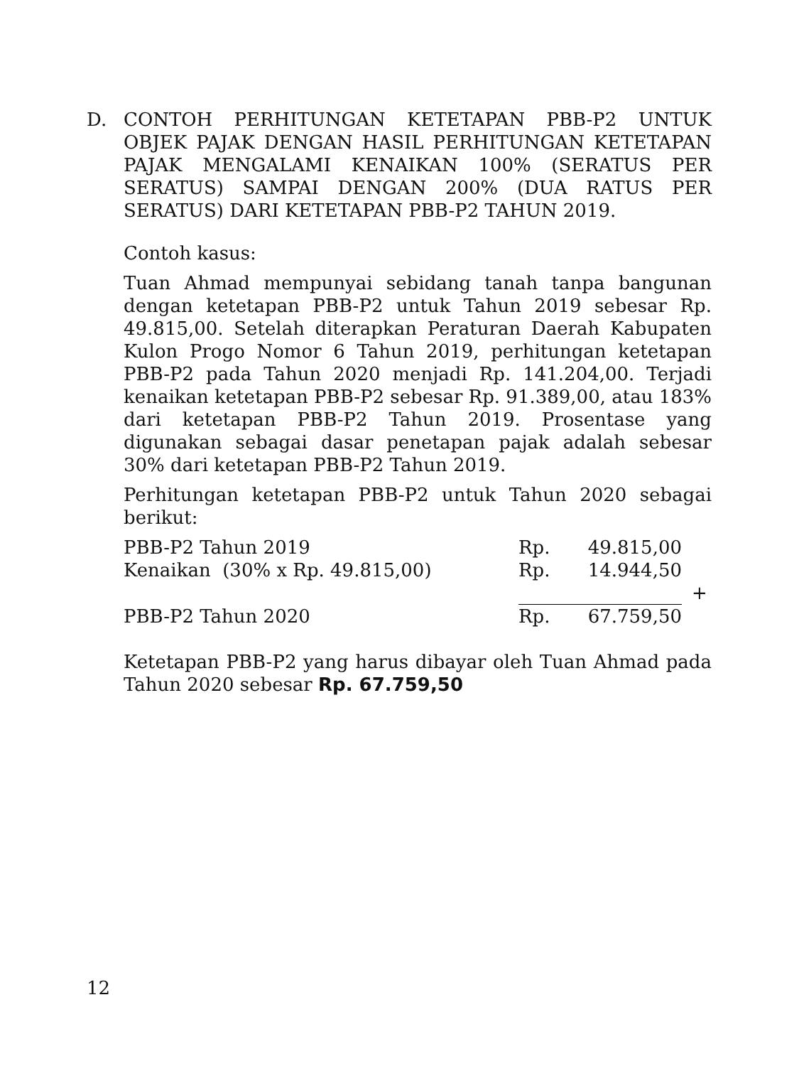D. CONTOH PERHITUNGAN KETETAPAN PBB-P2 UNTUK OBJEK PAJAK DENGAN HASIL PERHITUNGAN KETETAPAN PAJAK MENGALAMI KENAIKAN 100% (SERATUS PER SERATUS) SAMPAI DENGAN 200% (DUA RATUS PER SERATUS) DARI KETETAPAN PBB-P2 TAHUN 2019.
Contoh kasus:
Tuan Ahmad mempunyai sebidang tanah tanpa bangunan dengan ketetapan PBB-P2 untuk Tahun 2019 sebesar Rp. 49.815,00. Setelah diterapkan Peraturan Daerah Kabupaten Kulon Progo Nomor 6 Tahun 2019, perhitungan ketetapan PBB-P2 pada Tahun 2020 menjadi Rp. 141.204,00. Terjadi kenaikan ketetapan PBB-P2 sebesar Rp. 91.389,00, atau 183% dari ketetapan PBB-P2 Tahun 2019. Prosentase yang digunakan sebagai dasar penetapan pajak adalah sebesar 30% dari ketetapan PBB-P2 Tahun 2019.
Perhitungan ketetapan PBB-P2 untuk Tahun 2020 sebagai berikut:
| PBB-P2 Tahun 2019 | Rp. | 49.815,00 | |
| Kenaikan (30% x Rp. 49.815,00) | Rp. | 14.944,50 | |
| | | | + |
| PBB-P2 Tahun 2020 | Rp. | 67.759,50 | |
Ketetapan PBB-P2 yang harus dibayar oleh Tuan Ahmad pada Tahun 2020 sebesar Rp. 67.759,50
12